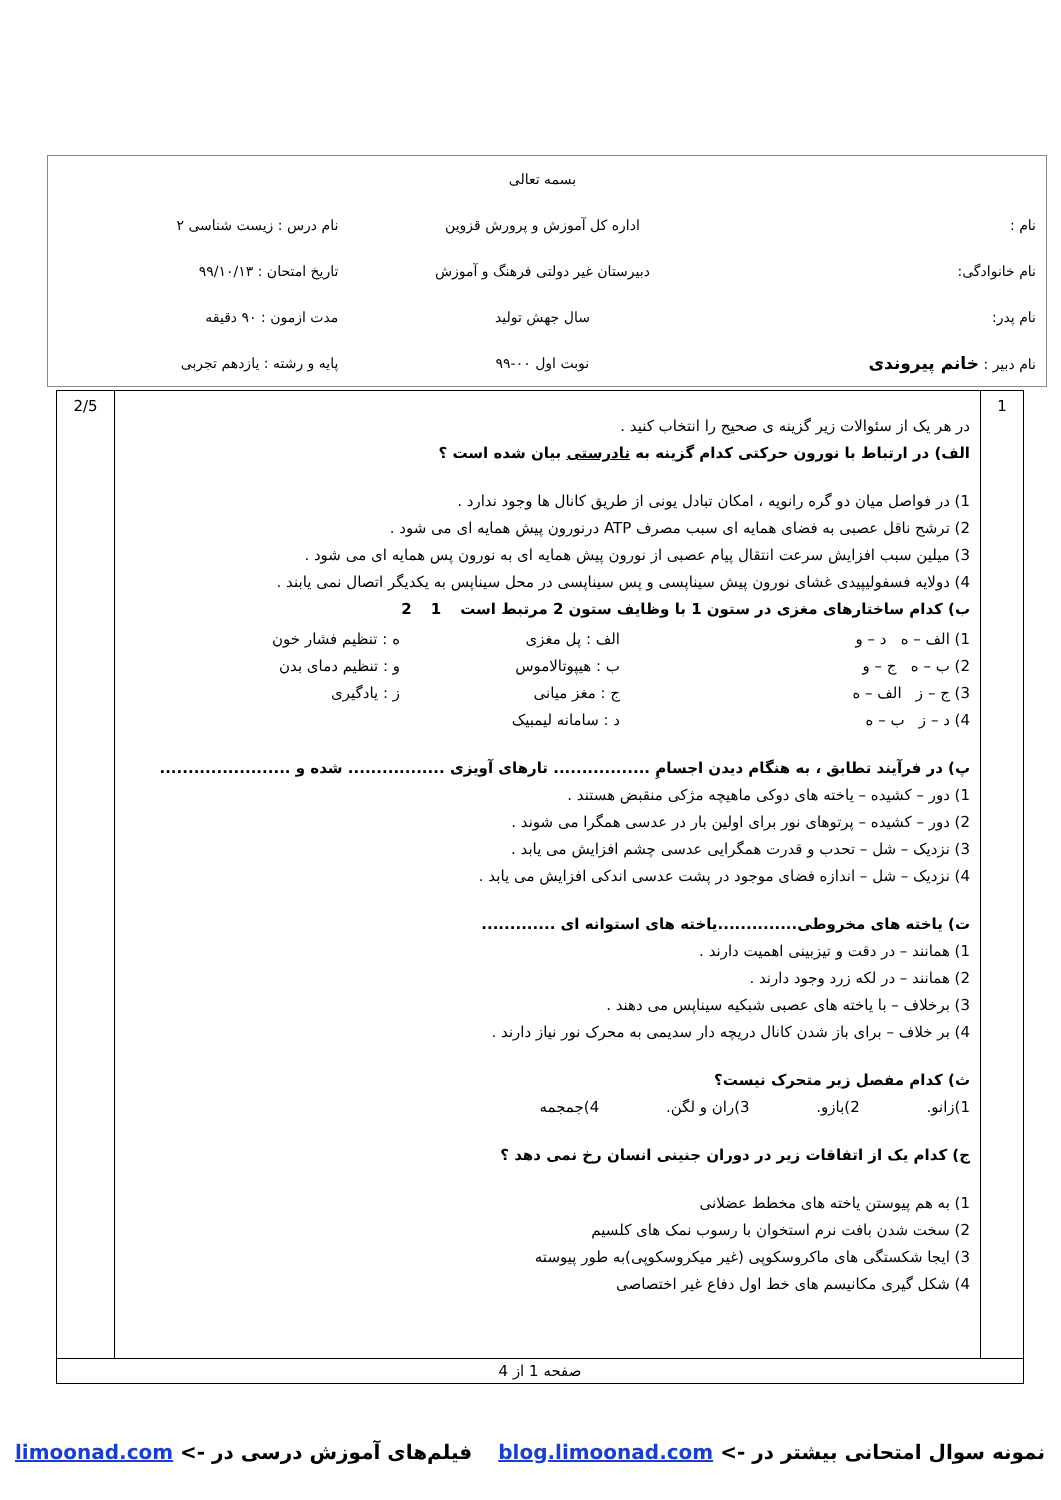| | بسمه تعالی | |
| نام : | اداره کل آموزش و پرورش قزوین | نام درس : زیست شناسی ۲ |
| نام خانوادگی: | دبیرستان غیر دولتی فرهنگ و آموزش | تاریخ امتحان : ۹۹/۱۰/۱۳ |
| نام پدر: | سال جهش تولید | مدت ازمون : ۹۰ دقیقه |
| نام دبیر : خانم پیروندی | نوبت اول ۰۰-۹۹ | پایه و رشته : یازدهم تجربی |
| 1 | در هر یک از سئوالات زیر گزینه ی صحیح را انتخاب کنید . الف) در ارتباط با نورون حرکتی کدام گزینه به نادرستی بیان شده است ؟ 1) در فواصل میان دو گره رانویه ، امکان تبادل یونی از طریق کانال ها وجود ندارد . 2) ترشح ناقل عصبی به فضای همایه ای سبب مصرف ATP درنورون پیش همایه ای می شود . 3) میلین سبب افزایش سرعت انتقال پیام عصبی از نورون پیش همایه ای به نورون پس همایه ای می شود . 4) دولایه فسفولیپیدی غشای نورون پیش سیناپسی و پس سیناپسی در محل سیناپس به یکدیگر اتصال نمی یابند . ب) کدام ساختارهای مغزی در ستون 1 با وظایف ستون 2 مرتبط است 1 2 1) الف – ه د – و 2) ب – ه ج – و 3) ج – ز الف – ه 4) د – ز ب – ه الف : پل مغزی ب : هیپوتالاموس ج : مغز میانی د : سامانه لیمبیک ه : تنظیم فشار خون و : تنظیم دمای بدن ز : یادگیری پ) در فرآیند تطابق ، به هنگام دیدن اجسامِ ................. تارهای آویزی ................. شده و ....................... 1) دور – کشیده – یاخته های دوکی ماهیچه مژکی منقبض هستند . 2) دور – کشیده – پرتوهای نور برای اولین بار در عدسی همگرا می شوند . 3) نزدیک – شل – تحدب و قدرت همگرایی عدسی چشم افزایش می یابد . 4) نزدیک – شل – اندازه فضای موجود در پشت عدسی اندکی افزایش می یابد . ت) یاخته های مخروطی..............یاخته های استوانه ای ............. 1) همانند – در دقت و تیزبینی اهمیت دارند . 2) همانند – در لکه زرد وجود دارند . 3) برخلاف – با یاخته های عصبی شبکیه سیناپس می دهند . 4) بر خلاف – برای باز شدن کانال دریچه دار سدیمی به محرک نور نیاز دارند . ث) کدام مفصل زیر متحرک نیست؟ 1)زانو. 2)بازو. 3)ران و لگن. 4)جمجمه ج) کدام یک از اتفاقات زیر در دوران جنینی انسان رخ نمی دهد ؟ 1) به هم پیوستن یاخته های مخطط عضلانی 2) سخت شدن بافت نرم استخوان با رسوب نمک های کلسیم 3) ایجا شکستگی های ماکروسکوپی (غیر میکروسکوپی)به طور پیوسته 4) شکل گیری مکانیسم های خط اول دفاع غیر اختصاصی | 2/5 |
| صفحه 1 از 4 | | |
نمونه سوال امتحانی بیشتر در -> blog.limoonad.com فیلم‌های آموزش درسی در -> limoonad.com